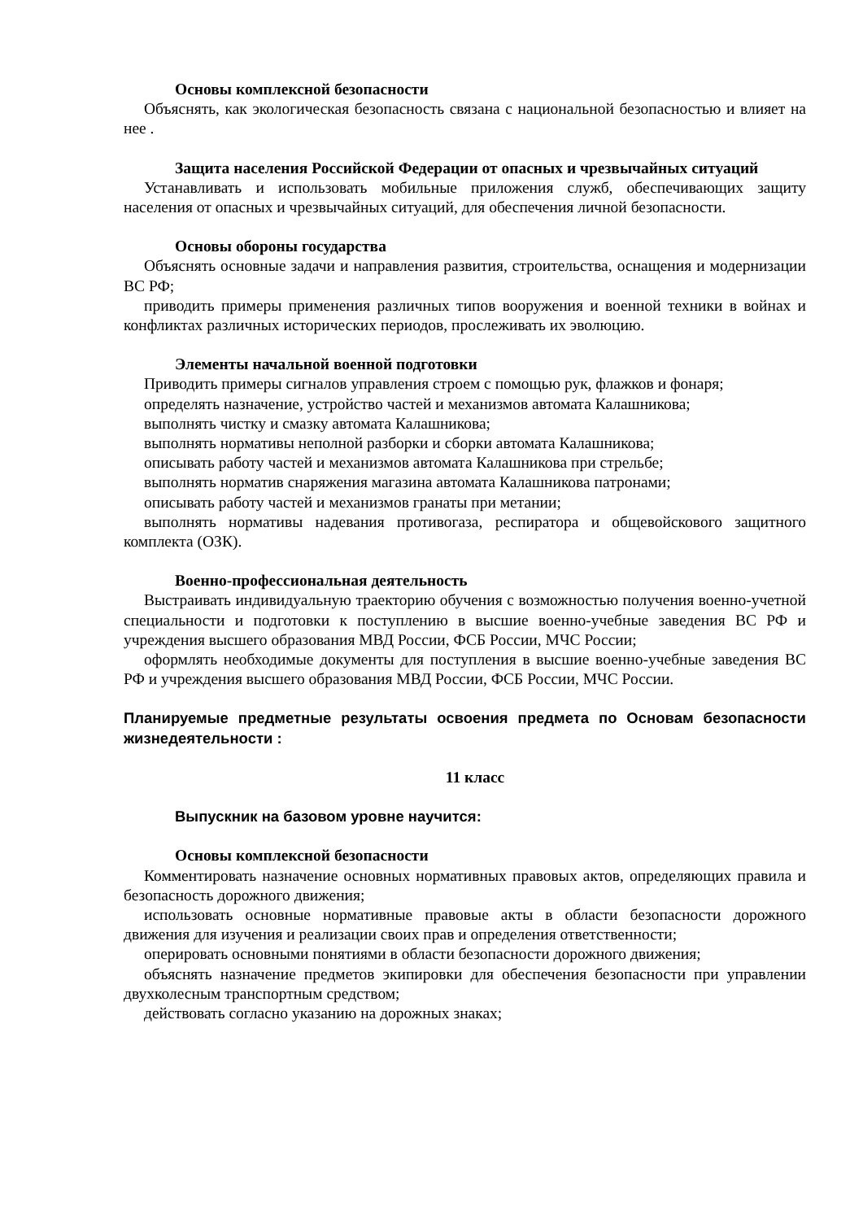Основы комплексной безопасности
Объяснять, как экологическая безопасность связана с национальной безопасностью и влияет на нее .
Защита населения Российской Федерации от опасных и чрезвычайных ситуаций
Устанавливать и использовать мобильные приложения служб, обеспечивающих защиту населения от опасных и чрезвычайных ситуаций, для обеспечения личной безопасности.
Основы обороны государства
Объяснять основные задачи и направления развития, строительства, оснащения и модернизации ВС РФ;
приводить примеры применения различных типов вооружения и военной техники в войнах и конфликтах различных исторических периодов, прослеживать их эволюцию.
Элементы начальной военной подготовки
Приводить примеры сигналов управления строем с помощью рук, флажков и фонаря;
определять назначение, устройство частей и механизмов автомата Калашникова;
выполнять чистку и смазку автомата Калашникова;
выполнять нормативы неполной разборки и сборки автомата Калашникова;
описывать работу частей и механизмов автомата Калашникова при стрельбе;
выполнять норматив снаряжения магазина автомата Калашникова патронами;
описывать работу частей и механизмов гранаты при метании;
выполнять нормативы надевания противогаза, респиратора и общевойскового защитного комплекта (ОЗК).
Военно-профессиональная деятельность
Выстраивать индивидуальную траекторию обучения с возможностью получения военно-учетной специальности и подготовки к поступлению в высшие военно-учебные заведения ВС РФ и учреждения высшего образования МВД России, ФСБ России, МЧС России;
оформлять необходимые документы для поступления в высшие военно-учебные заведения ВС РФ и учреждения высшего образования МВД России, ФСБ России, МЧС России.
Планируемые предметные результаты освоения предмета по Основам безопасности жизнедеятельности :
11 класс
Выпускник на базовом уровне научится:
Основы комплексной безопасности
Комментировать назначение основных нормативных правовых актов, определяющих правила и безопасность дорожного движения;
использовать основные нормативные правовые акты в области безопасности дорожного движения для изучения и реализации своих прав и определения ответственности;
оперировать основными понятиями в области безопасности дорожного движения;
объяснять назначение предметов экипировки для обеспечения безопасности при управлении двухколесным транспортным средством;
действовать согласно указанию на дорожных знаках;